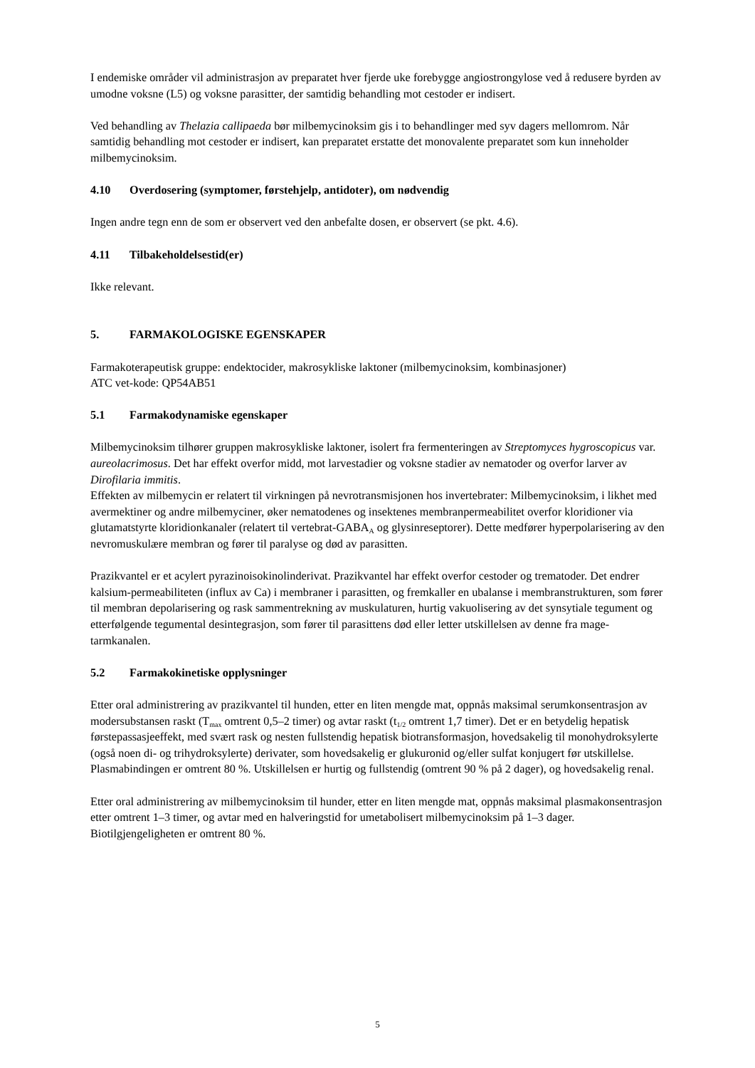I endemiske områder vil administrasjon av preparatet hver fjerde uke forebygge angiostrongylose ved å redusere byrden av umodne voksne (L5) og voksne parasitter, der samtidig behandling mot cestoder er indisert.
Ved behandling av Thelazia callipaeda bør milbemycinoksim gis i to behandlinger med syv dagers mellomrom. Når samtidig behandling mot cestoder er indisert, kan preparatet erstatte det monovalente preparatet som kun inneholder milbemycinoksim.
4.10 Overdosering (symptomer, førstehjelp, antidoter), om nødvendig
Ingen andre tegn enn de som er observert ved den anbefalte dosen, er observert (se pkt. 4.6).
4.11 Tilbakeholdelsestid(er)
Ikke relevant.
5. FARMAKOLOGISKE EGENSKAPER
Farmakoterapeutisk gruppe: endektocider, makrosykliske laktoner (milbemycinoksim, kombinasjoner)
ATC vet-kode: QP54AB51
5.1 Farmakodynamiske egenskaper
Milbemycinoksim tilhører gruppen makrosykliske laktoner, isolert fra fermenteringen av Streptomyces hygroscopicus var. aureolacrimosus. Det har effekt overfor midd, mot larvestadier og voksne stadier av nematoder og overfor larver av Dirofilaria immitis.
Effekten av milbemycin er relatert til virkningen på nevrotransmisjonen hos invertebrater: Milbemycinoksim, i likhet med avermektiner og andre milbemyciner, øker nematodenes og insektenes membranpermeabilitet overfor kloridioner via glutamatstyrte kloridionkanaler (relatert til vertebrat-GABA<sub>A</sub> og glysinreseptorer). Dette medfører hyperpolarisering av den nevromuskulære membran og fører til paralyse og død av parasitten.
Prazikvantel er et acylert pyrazinoisokinolinderivat. Prazikvantel har effekt overfor cestoder og trematoder. Det endrer kalsium-permeabiliteten (influx av Ca) i membraner i parasitten, og fremkaller en ubalanse i membranstrukturen, som fører til membran depolarisering og rask sammentrekning av muskulaturen, hurtig vakuolisering av det synsytiale tegument og etterfølgende tegumental desintegrasjon, som fører til parasittens død eller letter utskillelsen av denne fra mage- tarmkanalen.
5.2 Farmakokinetiske opplysninger
Etter oral administrering av prazikvantel til hunden, etter en liten mengde mat, oppnås maksimal serumkonsentrasjon av modersubstansen raskt (T<sub>max</sub> omtrent 0,5–2 timer) og avtar raskt (t<sub>1/2</sub> omtrent 1,7 timer). Det er en betydelig hepatisk førstepassasjeeffekt, med svært rask og nesten fullstendig hepatisk biotransformasjon, hovedsakelig til monohydroksylerte (også noen di- og trihydroksylerte) derivater, som hovedsakelig er glukuronid og/eller sulfat konjugert før utskillelse. Plasmabindingen er omtrent 80 %. Utskillelsen er hurtig og fullstendig (omtrent 90 % på 2 dager), og hovedsakelig renal.
Etter oral administrering av milbemycinoksim til hunder, etter en liten mengde mat, oppnås maksimal plasmakonsentrasjon etter omtrent 1–3 timer, og avtar med en halveringstid for umetabolisert milbemycinoksim på 1–3 dager. Biotilgjengeligheten er omtrent 80 %.
5